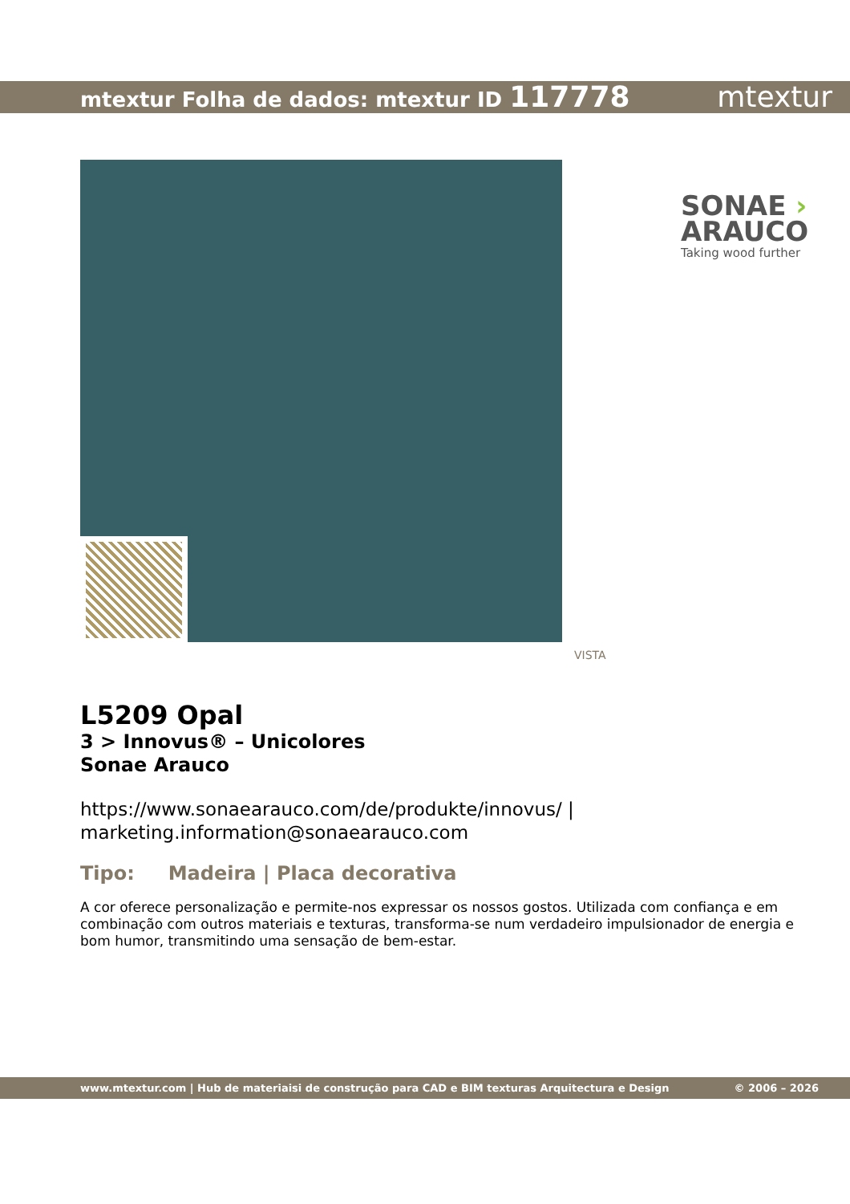mtextur Folha de dados: mtextur ID 117778 mtextur
SONAE ›
ARAUCO
Taking wood further
VISTA
L5209 Opal
3 > Innovus® – Unicolores
Sonae Arauco
https://www.sonaearauco.com/de/produkte/innovus/ |
marketing.information@sonaearauco.com
Tipo: Madeira | Placa decorativa
A cor oferece personalização e permite-nos expressar os nossos gostos. Utilizada com confiança e em combinação com outros materiais e texturas, transforma-se num verdadeiro impulsionador de energia e bom humor, transmitindo uma sensação de bem-estar.
www.mtextur.com | Hub de materiaisi de construção para CAD e BIM texturas Arquitectura e Design © 2006 – 2026